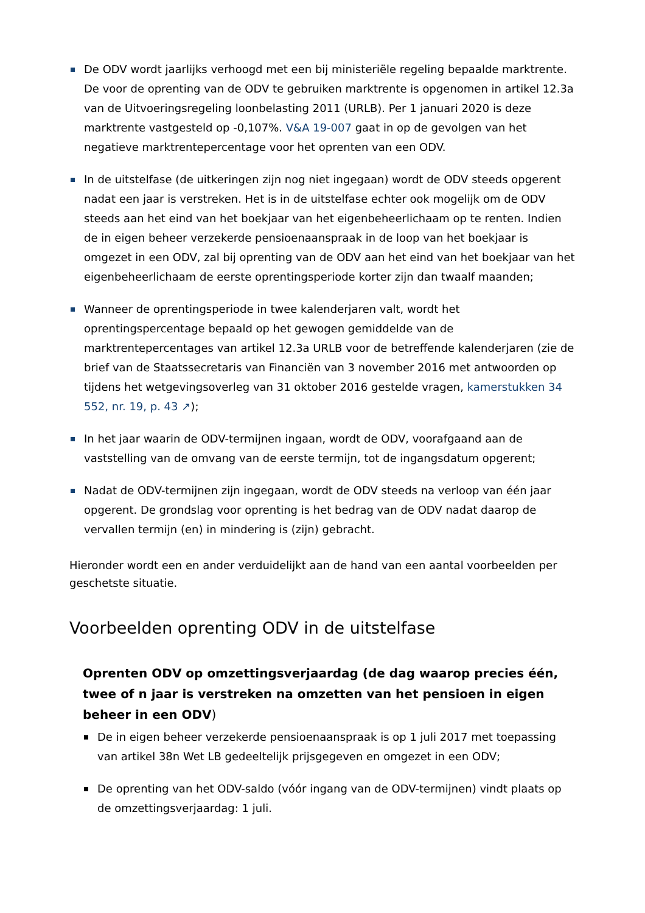De ODV wordt jaarlijks verhoogd met een bij ministeriële regeling bepaalde marktrente. De voor de oprenting van de ODV te gebruiken marktrente is opgenomen in artikel 12.3a van de Uitvoeringsregeling loonbelasting 2011 (URLB). Per 1 januari 2020 is deze marktrente vastgesteld op -0,107%. V&A 19-007 gaat in op de gevolgen van het negatieve marktrentepercentage voor het oprenten van een ODV.
In de uitstelfase (de uitkeringen zijn nog niet ingegaan) wordt de ODV steeds opgerent nadat een jaar is verstreken. Het is in de uitstelfase echter ook mogelijk om de ODV steeds aan het eind van het boekjaar van het eigenbeheerlichaam op te renten. Indien de in eigen beheer verzekerde pensioenaanspraak in de loop van het boekjaar is omgezet in een ODV, zal bij oprenting van de ODV aan het eind van het boekjaar van het eigenbeheerlichaam de eerste oprentingsperiode korter zijn dan twaalf maanden;
Wanneer de oprentingsperiode in twee kalenderjaren valt, wordt het oprentingspercentage bepaald op het gewogen gemiddelde van de marktrentepercentages van artikel 12.3a URLB voor de betreffende kalenderjaren (zie de brief van de Staatssecretaris van Financiën van 3 november 2016 met antwoorden op tijdens het wetgevingsoverleg van 31 oktober 2016 gestelde vragen, kamerstukken 34 552, nr. 19, p. 43 ↗);
In het jaar waarin de ODV-termijnen ingaan, wordt de ODV, voorafgaand aan de vaststelling van de omvang van de eerste termijn, tot de ingangsdatum opgerent;
Nadat de ODV-termijnen zijn ingegaan, wordt de ODV steeds na verloop van één jaar opgerent. De grondslag voor oprenting is het bedrag van de ODV nadat daarop de vervallen termijn (en) in mindering is (zijn) gebracht.
Hieronder wordt een en ander verduidelijkt aan de hand van een aantal voorbeelden per geschetste situatie.
Voorbeelden oprenting ODV in de uitstelfase
Oprenten ODV op omzettingsverjaardag (de dag waarop precies één, twee of n jaar is verstreken na omzetten van het pensioen in eigen beheer in een ODV)
De in eigen beheer verzekerde pensioenaanspraak is op 1 juli 2017 met toepassing van artikel 38n Wet LB gedeeltelijk prijsgegeven en omgezet in een ODV;
De oprenting van het ODV-saldo (vóór ingang van de ODV-termijnen) vindt plaats op de omzettingsverjaardag: 1 juli.